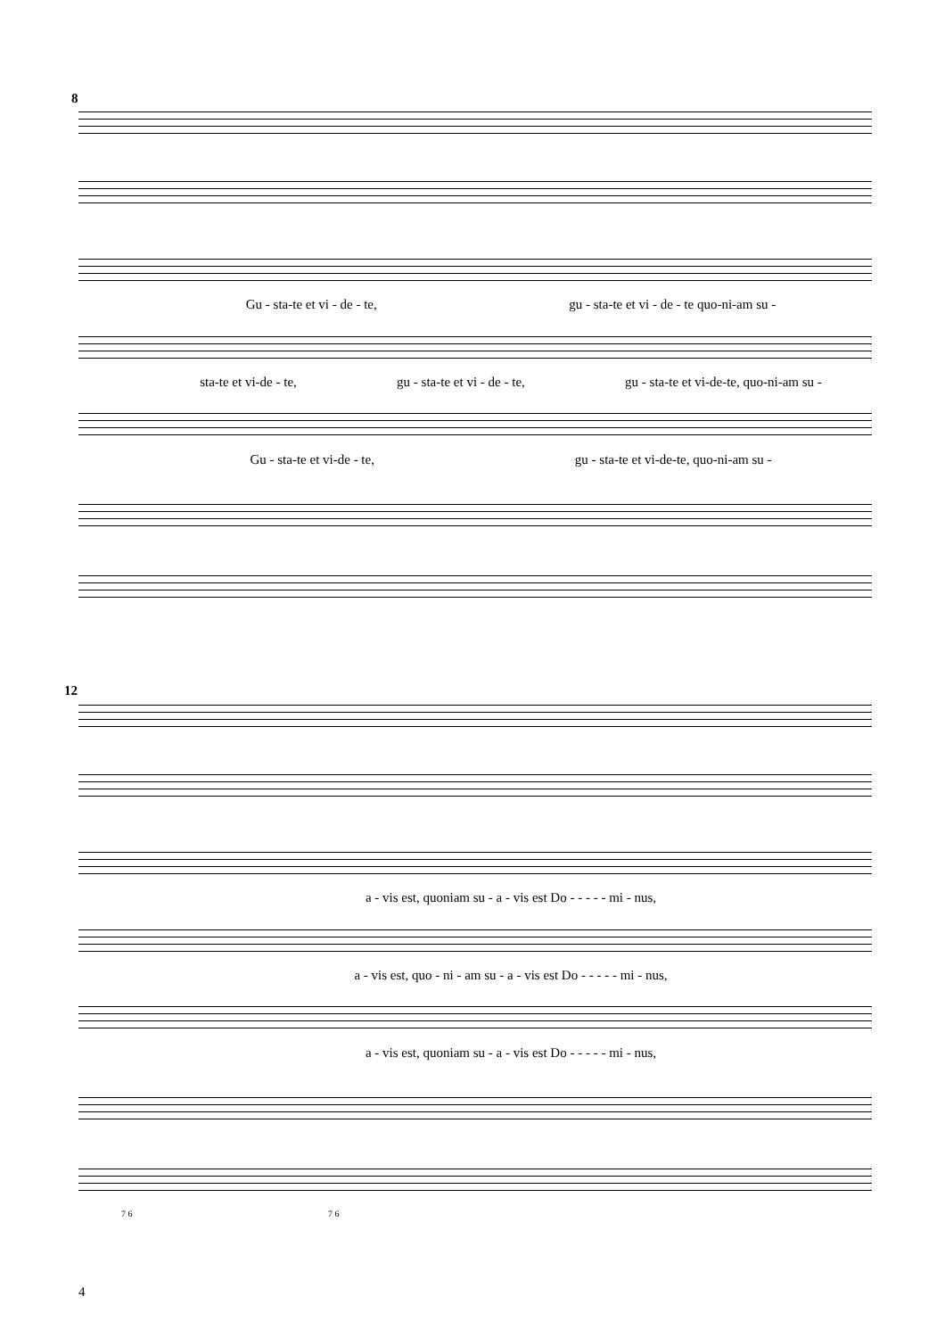8
Gu - sta-te et vi - de - te, gu - sta-te et vi - de - te quo-ni-am su -
sta-te et vi-de - te, gu - sta-te et vi - de - te, gu - sta-te et vi-de-te, quo-ni-am su -
Gu - sta-te et vi-de - te, gu - sta-te et vi-de-te, quo-ni-am su -
12
a - vis est, quoniam su - a - vis est Do - - - - - mi - nus,
a - vis est, quo - ni - am su - a - vis est Do - - - - - mi - nus,
a - vis est, quoniam su - a - vis est Do - - - - - mi - nus,
7 6 7 6
4